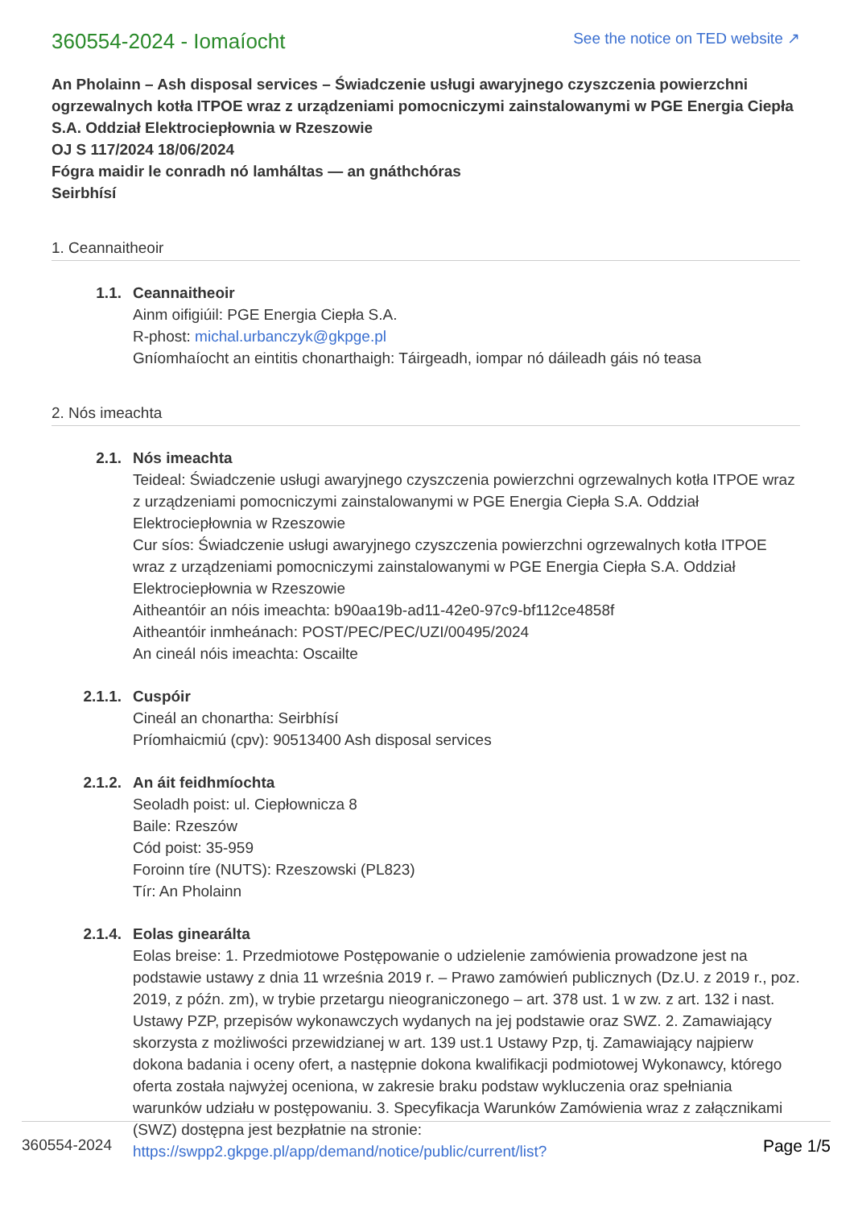360554-2024 - Iomaíocht
See the notice on TED website ↗
An Pholainn – Ash disposal services – Świadczenie usługi awaryjnego czyszczenia powierzchni ogrzewalnych kotła ITPOE wraz z urządzeniami pomocniczymi zainstalowanymi w PGE Energia Ciepła S.A. Oddział Elektrociepłownia w Rzeszowie
OJ S 117/2024 18/06/2024
Fógra maidir le conradh nó lamháltas — an gnáthchóras
Seirbhísí
1. Ceannaitheoir
1.1. Ceannaitheoir
Ainm oifigiúil: PGE Energia Ciepła S.A.
R-phost: michal.urbanczyk@gkpge.pl
Gníomhaíocht an eintitis chonarthaigh: Táirgeadh, iompar nó dáileadh gáis nó teasa
2. Nós imeachta
2.1. Nós imeachta
Teideal: Świadczenie usługi awaryjnego czyszczenia powierzchni ogrzewalnych kotła ITPOE wraz z urządzeniami pomocniczymi zainstalowanymi w PGE Energia Ciepła S.A. Oddział Elektrociepłownia w Rzeszowie
Cur síos: Świadczenie usługi awaryjnego czyszczenia powierzchni ogrzewalnych kotła ITPOE wraz z urządzeniami pomocniczymi zainstalowanymi w PGE Energia Ciepła S.A. Oddział Elektrociepłownia w Rzeszowie
Aitheantóir an nóis imeachta: b90aa19b-ad11-42e0-97c9-bf112ce4858f
Aitheantóir inmheánach: POST/PEC/PEC/UZI/00495/2024
An cineál nóis imeachta: Oscailte
2.1.1. Cuspóir
Cineál an chonartha: Seirbhísí
Príomhaicmiú (cpv): 90513400 Ash disposal services
2.1.2. An áit feidhmíochta
Seoladh poist: ul. Ciepłownicza 8
Baile: Rzeszów
Cód poist: 35-959
Foroinn tíre (NUTS): Rzeszowski (PL823)
Tír: An Pholainn
2.1.4. Eolas ginearálta
Eolas breise: 1. Przedmiotowe Postępowanie o udzielenie zamówienia prowadzone jest na podstawie ustawy z dnia 11 września 2019 r. – Prawo zamówień publicznych (Dz.U. z 2019 r., poz. 2019, z późn. zm), w trybie przetargu nieograniczonego – art. 378 ust. 1 w zw. z art. 132 i nast. Ustawy PZP, przepisów wykonawczych wydanych na jej podstawie oraz SWZ. 2. Zamawiający skorzysta z możliwości przewidzianej w art. 139 ust.1 Ustawy Pzp, tj. Zamawiający najpierw dokona badania i oceny ofert, a następnie dokona kwalifikacji podmiotowej Wykonawcy, którego oferta została najwyżej oceniona, w zakresie braku podstaw wykluczenia oraz spełniania warunków udziału w postępowaniu. 3. Specyfikacja Warunków Zamówienia wraz z załącznikami (SWZ) dostępna jest bezpłatnie na stronie: https://swpp2.gkpge.pl/app/demand/notice/public/current/list?
360554-2024 Page 1/5